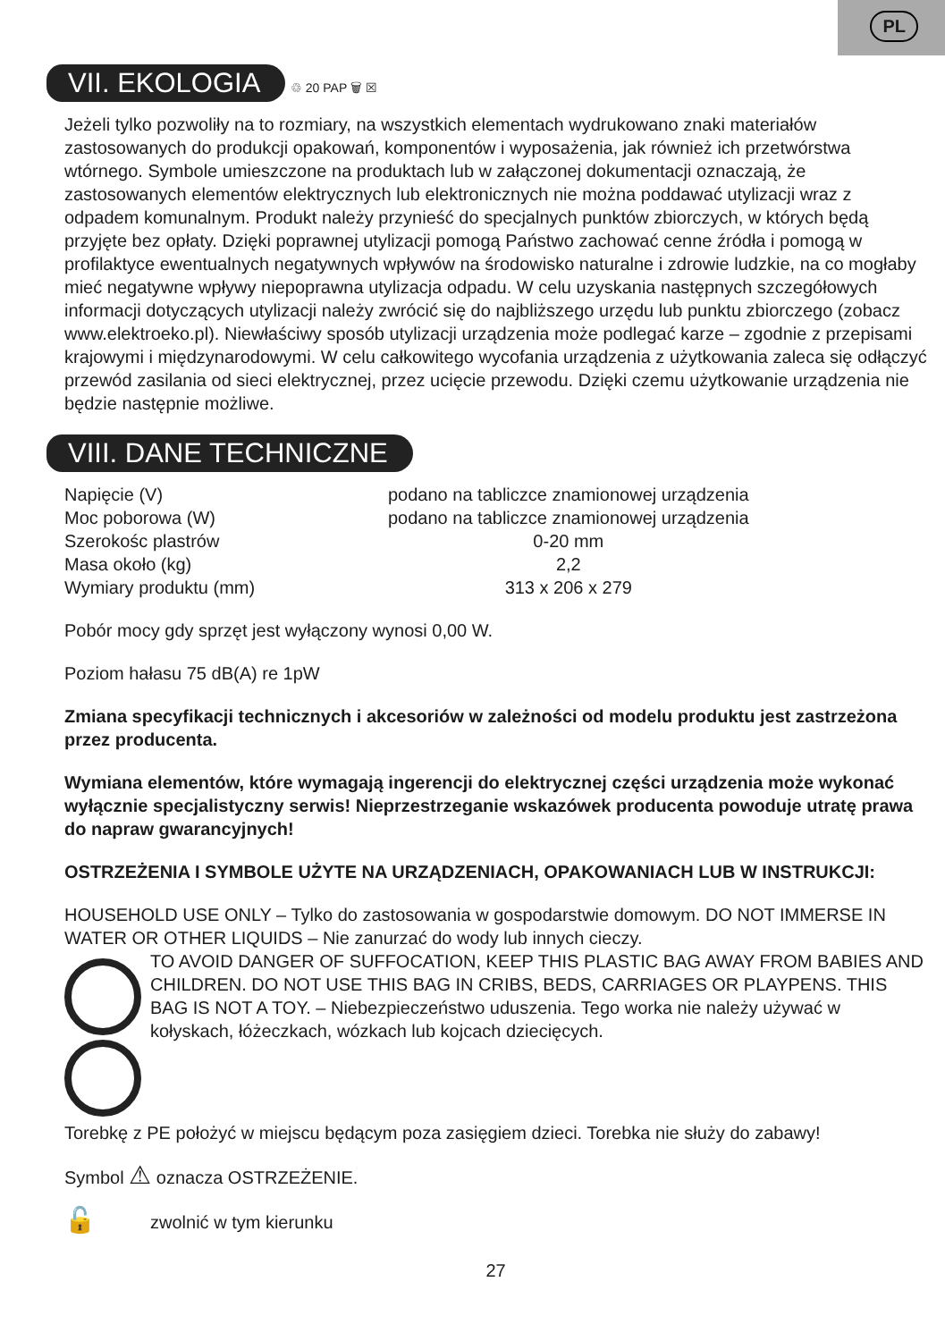PL
VII. EKOLOGIA
♲ 20 PAP 🗑 ☒
Jeżeli tylko pozwoliły na to rozmiary, na wszystkich elementach wydrukowano znaki materiałów zastosowanych do produkcji opakowań, komponentów i wyposażenia, jak również ich przetwórstwa wtórnego. Symbole umieszczone na produktach lub w załączonej dokumentacji oznaczają, że zastosowanych elementów elektrycznych lub elektronicznych nie można poddawać utylizacji wraz z odpadem komunalnym. Produkt należy przynieść do specjalnych punktów zbiorczych, w których będą przyjęte bez opłaty. Dzięki poprawnej utylizacji pomogą Państwo zachować cenne źródła i pomogą w profilaktyce ewentualnych negatywnych wpływów na środowisko naturalne i zdrowie ludzkie, na co mogłaby mieć negatywne wpływy niepoprawna utylizacja odpadu. W celu uzyskania następnych szczegółowych informacji dotyczących utylizacji należy zwrócić się do najbliższego urzędu lub punktu zbiorczego (zobacz www.elektroeko.pl). Niewłaściwy sposób utylizacji urządzenia może podlegać karze – zgodnie z przepisami krajowymi i międzynarodowymi. W celu całkowitego wycofania urządzenia z użytkowania zaleca się odłączyć przewód zasilania od sieci elektrycznej, przez ucięcie przewodu. Dzięki czemu użytkowanie urządzenia nie będzie następnie możliwe.
VIII. DANE TECHNICZNE
| Napięcie (V) | podano na tabliczce znamionowej urządzenia |
| Moc poborowa (W) | podano na tabliczce znamionowej urządzenia |
| Szerokośc plastrów | 0-20 mm |
| Masa około (kg) | 2,2 |
| Wymiary produktu (mm) | 313 x 206 x 279 |
Pobór mocy gdy sprzęt jest wyłączony wynosi 0,00 W.
Poziom hałasu 75 dB(A) re 1pW
Zmiana specyfikacji technicznych i akcesoriów w zależności od modelu produktu jest zastrzeżona przez producenta.
Wymiana elementów, które wymagają ingerencji do elektrycznej części urządzenia może wykonać wyłącznie specjalistyczny serwis! Nieprzestrzeganie wskazówek producenta powoduje utratę prawa do napraw gwarancyjnych!
OSTRZEŻENIA I SYMBOLE UŻYTE NA URZĄDZENIACH, OPAKOWANIACH LUB W INSTRUKCJI:
HOUSEHOLD USE ONLY – Tylko do zastosowania w gospodarstwie domowym. DO NOT IMMERSE IN WATER OR OTHER LIQUIDS – Nie zanurzać do wody lub innych cieczy.
TO AVOID DANGER OF SUFFOCATION, KEEP THIS PLASTIC BAG AWAY FROM BABIES AND CHILDREN. DO NOT USE THIS BAG IN CRIBS, BEDS, CARRIAGES OR PLAYPENS. THIS BAG IS NOT A TOY. – Niebezpieczeństwo uduszenia. Tego worka nie należy używać w kołyskach, łóżeczkach, wózkach lub kojcach dziecięcych.
Torebkę z PE położyć w miejscu będącym poza zasięgiem dzieci. Torebka nie służy do zabawy!
Symbol ⚠ oznacza OSTRZEŻENIE.
🔓 zwolnić w tym kierunku
27